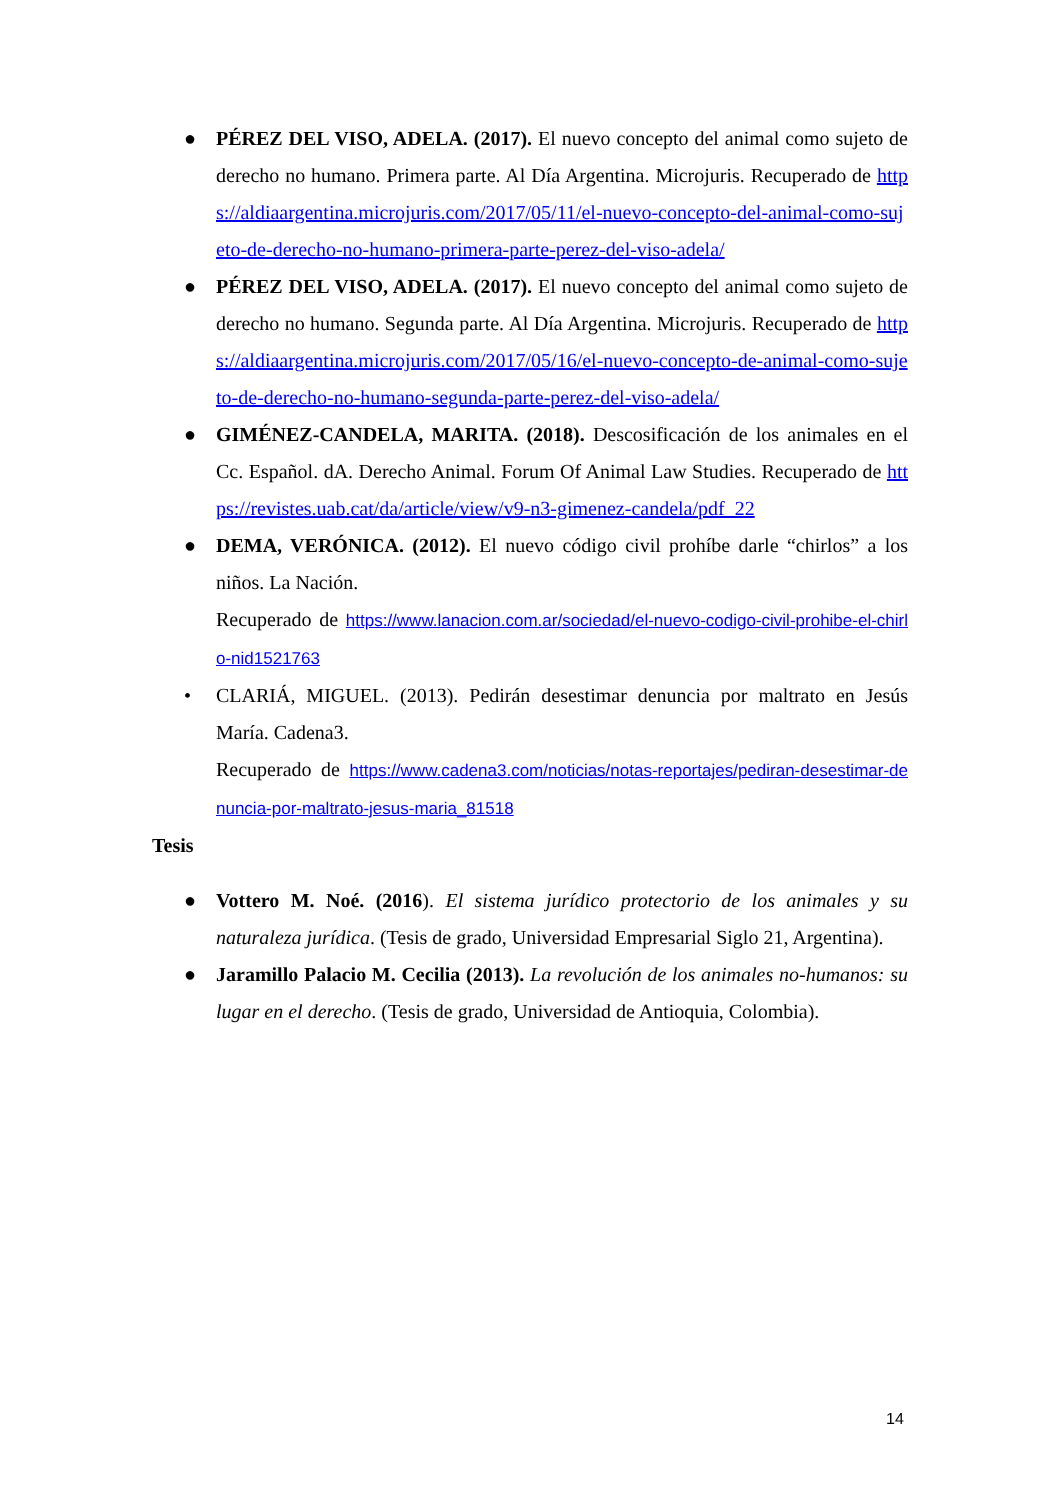● PÉREZ DEL VISO, ADELA. (2017). El nuevo concepto del animal como sujeto de derecho no humano. Primera parte. Al Día Argentina. Microjuris. Recuperado de https://aldiaargentina.microjuris.com/2017/05/11/el-nuevo-concepto-del-animal-como-sujeto-de-derecho-no-humano-primera-parte-perez-del-viso-adela/
● PÉREZ DEL VISO, ADELA. (2017). El nuevo concepto del animal como sujeto de derecho no humano. Segunda parte. Al Día Argentina. Microjuris. Recuperado de https://aldiaargentina.microjuris.com/2017/05/16/el-nuevo-concepto-de-animal-como-sujeto-de-derecho-no-humano-segunda-parte-perez-del-viso-adela/
● GIMÉNEZ-CANDELA, MARITA. (2018). Descosificación de los animales en el Cc. Español. dA. Derecho Animal. Forum Of Animal Law Studies. Recuperado de https://revistes.uab.cat/da/article/view/v9-n3-gimenez-candela/pdf_22
● DEMA, VERÓNICA. (2012). El nuevo código civil prohíbe darle “chirlos” a los niños. La Nación.
Recuperado de https://www.lanacion.com.ar/sociedad/el-nuevo-codigo-civil-prohibe-el-chirlo-nid1521763
• CLARIÁ, MIGUEL. (2013). Pedirán desestimar denuncia por maltrato en Jesús María. Cadena3.
Recuperado de https://www.cadena3.com/noticias/notas-reportajes/pediran-desestimar-denuncia-por-maltrato-jesus-maria_81518
Tesis
● Vottero M. Noé. (2016). El sistema jurídico protectorio de los animales y su naturaleza jurídica. (Tesis de grado, Universidad Empresarial Siglo 21, Argentina).
● Jaramillo Palacio M. Cecilia (2013). La revolución de los animales no-humanos: su lugar en el derecho. (Tesis de grado, Universidad de Antioquia, Colombia).
14